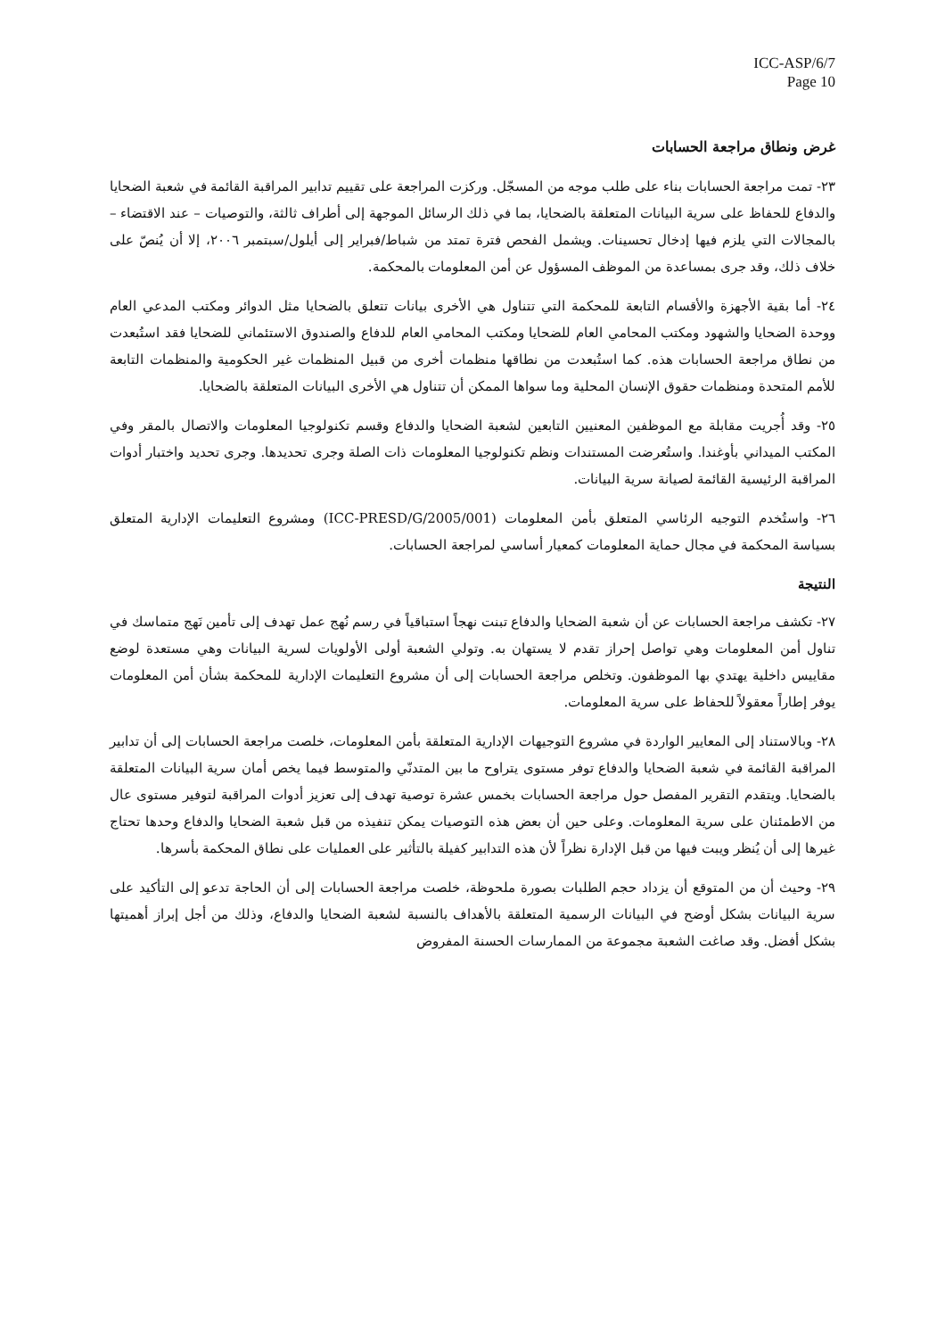ICC-ASP/6/7
Page 10
غرض ونطاق مراجعة الحسابات
٢٣- تمت مراجعة الحسابات بناء على طلب موجه من المسجّل. وركزت المراجعة على تقييم تدابير المراقبة القائمة في شعبة الضحايا والدفاع للحفاظ على سرية البيانات المتعلقة بالضحايا، بما في ذلك الرسائل الموجهة إلى أطراف ثالثة، والتوصيات – عند الاقتضاء – بالمجالات التي يلزم فيها إدخال تحسينات. ويشمل الفحص فترة تمتد من شباط/فبراير إلى أيلول/سبتمبر ٢٠٠٦، إلا أن يُنصّ على خلاف ذلك، وقد جرى بمساعدة من الموظف المسؤول عن أمن المعلومات بالمحكمة.
٢٤- أما بقية الأجهزة والأقسام التابعة للمحكمة التي تتناول هي الأخرى بيانات تتعلق بالضحايا مثل الدوائر ومكتب المدعي العام ووحدة الضحايا والشهود ومكتب المحامي العام للضحايا ومكتب المحامي العام للدفاع والصندوق الاستئماني للضحايا فقد استُبعدت من نطاق مراجعة الحسابات هذه. كما استُبعدت من نطاقها منظمات أخرى من قبيل المنظمات غير الحكومية والمنظمات التابعة للأمم المتحدة ومنظمات حقوق الإنسان المحلية وما سواها الممكن أن تتناول هي الأخرى البيانات المتعلقة بالضحايا.
٢٥- وقد أُجريت مقابلة مع الموظفين المعنيين التابعين لشعبة الضحايا والدفاع وقسم تكنولوجيا المعلومات والاتصال بالمقر وفي المكتب الميداني بأوغندا. واستُعرضت المستندات ونظم تكنولوجيا المعلومات ذات الصلة وجرى تحديدها. وجرى تحديد واختبار أدوات المراقبة الرئيسية القائمة لصيانة سرية البيانات.
٢٦- واستُخدم التوجيه الرئاسي المتعلق بأمن المعلومات (ICC-PRESD/G/2005/001) ومشروع التعليمات الإدارية المتعلق بسياسة المحكمة في مجال حماية المعلومات كمعيار أساسي لمراجعة الحسابات.
النتيجة
٢٧- تكشف مراجعة الحسابات عن أن شعبة الضحايا والدفاع تبنت نهجاً استباقياً في رسم نُهج عمل تهدف إلى تأمين نَهج متماسك في تناول أمن المعلومات وهي تواصل إحراز تقدم لا يستهان به. وتولي الشعبة أولى الأولويات لسرية البيانات وهي مستعدة لوضع مقاييس داخلية يهتدي بها الموظفون. وتخلص مراجعة الحسابات إلى أن مشروع التعليمات الإدارية للمحكمة بشأن أمن المعلومات يوفر إطاراً معقولاً للحفاظ على سرية المعلومات.
٢٨- وبالاستناد إلى المعايير الواردة في مشروع التوجيهات الإدارية المتعلقة بأمن المعلومات، خلصت مراجعة الحسابات إلى أن تدابير المراقبة القائمة في شعبة الضحايا والدفاع توفر مستوى يتراوح ما بين المتدنّي والمتوسط فيما يخص أمان سرية البيانات المتعلقة بالضحايا. ويتقدم التقرير المفصل حول مراجعة الحسابات بخمس عشرة توصية تهدف إلى تعزيز أدوات المراقبة لتوفير مستوى عال من الاطمئنان على سرية المعلومات. وعلى حين أن بعض هذه التوصيات يمكن تنفيذه من قبل شعبة الضحايا والدفاع وحدها تحتاج غيرها إلى أن يُنظر ويبت فيها من قبل الإدارة نظراً لأن هذه التدابير كفيلة بالتأثير على العمليات على نطاق المحكمة بأسرها.
٢٩- وحيث أن من المتوقع أن يزداد حجم الطلبات بصورة ملحوظة، خلصت مراجعة الحسابات إلى أن الحاجة تدعو إلى التأكيد على سرية البيانات بشكل أوضح في البيانات الرسمية المتعلقة بالأهداف بالنسبة لشعبة الضحايا والدفاع، وذلك من أجل إبراز أهميتها بشكل أفضل. وقد صاغت الشعبة مجموعة من الممارسات الحسنة المفروض